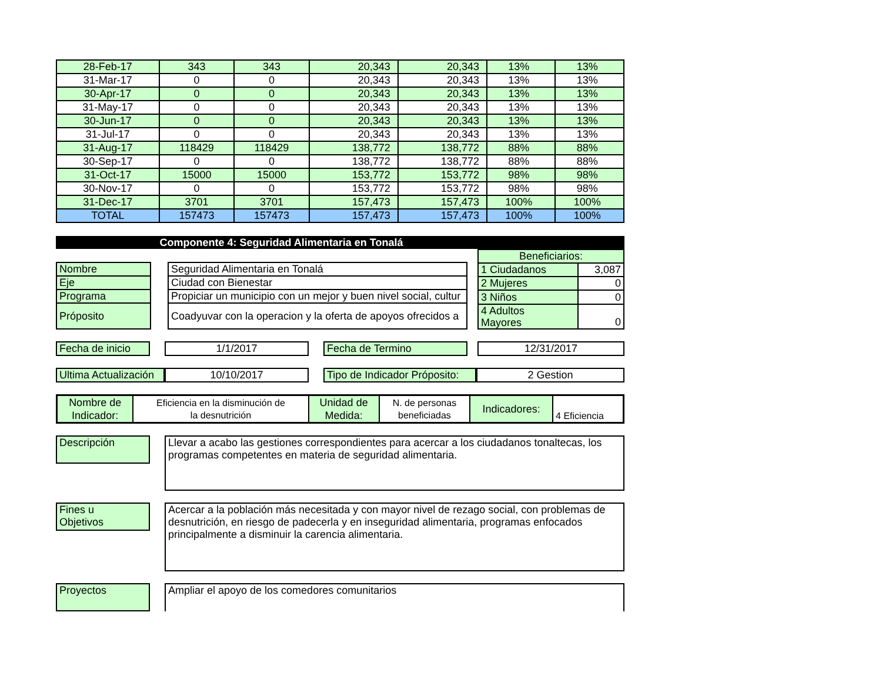| 28-Feb-17 | 343 | 343 | 20,343 | 20,343 | 13% | 13% |
| 31-Mar-17 | 0 | 0 | 20,343 | 20,343 | 13% | 13% |
| 30-Apr-17 | 0 | 0 | 20,343 | 20,343 | 13% | 13% |
| 31-May-17 | 0 | 0 | 20,343 | 20,343 | 13% | 13% |
| 30-Jun-17 | 0 | 0 | 20,343 | 20,343 | 13% | 13% |
| 31-Jul-17 | 0 | 0 | 20,343 | 20,343 | 13% | 13% |
| 31-Aug-17 | 118429 | 118429 | 138,772 | 138,772 | 88% | 88% |
| 30-Sep-17 | 0 | 0 | 138,772 | 138,772 | 88% | 88% |
| 31-Oct-17 | 15000 | 15000 | 153,772 | 153,772 | 98% | 98% |
| 30-Nov-17 | 0 | 0 | 153,772 | 153,772 | 98% | 98% |
| 31-Dec-17 | 3701 | 3701 | 157,473 | 157,473 | 100% | 100% |
| TOTAL | 157473 | 157473 | 157,473 | 157,473 | 100% | 100% |
Componente 4: Seguridad Alimentaria en Tonalá
| Nombre | | Seguridad Alimentaria en Tonalá |
| Eje | | Ciudad con Bienestar |
| Programa | | Propiciar un municipio con un mejor y buen nivel social, cultur |
| Próposito | | Coadyuvar con la operacion y la oferta de apoyos ofrecidos a |
| Beneficiarios: | |
| 1 Ciudadanos | 3,087 |
| 2 Mujeres | 0 |
| 3 Niños | 0 |
| 4 Adultos Mayores | 0 |
Fecha de inicio
1/1/2017 Fecha de Termino 12/31/2017
Ultima Actualización
10/10/2017 Tipo de Indicador Próposito:
2 Gestion
| Nombre de Indicador: | Eficiencia en la disminución de la desnutrición | Unidad de Medida: | N. de personas beneficiadas | Indicadores: | 4 Eficiencia |
Descripción
Llevar a acabo las gestiones correspondientes para acercar a los ciudadanos tonaltecas, los programas competentes en materia de seguridad alimentaria.
Fines u
Objetivos
Acercar a la población más necesitada y con mayor nivel de rezago social, con problemas de desnutrición, en riesgo de padecerla y en inseguridad alimentaria, programas enfocados principalmente a disminuir la carencia alimentaria.
Proyectos Ampliar el apoyo de los comedores comunitarios